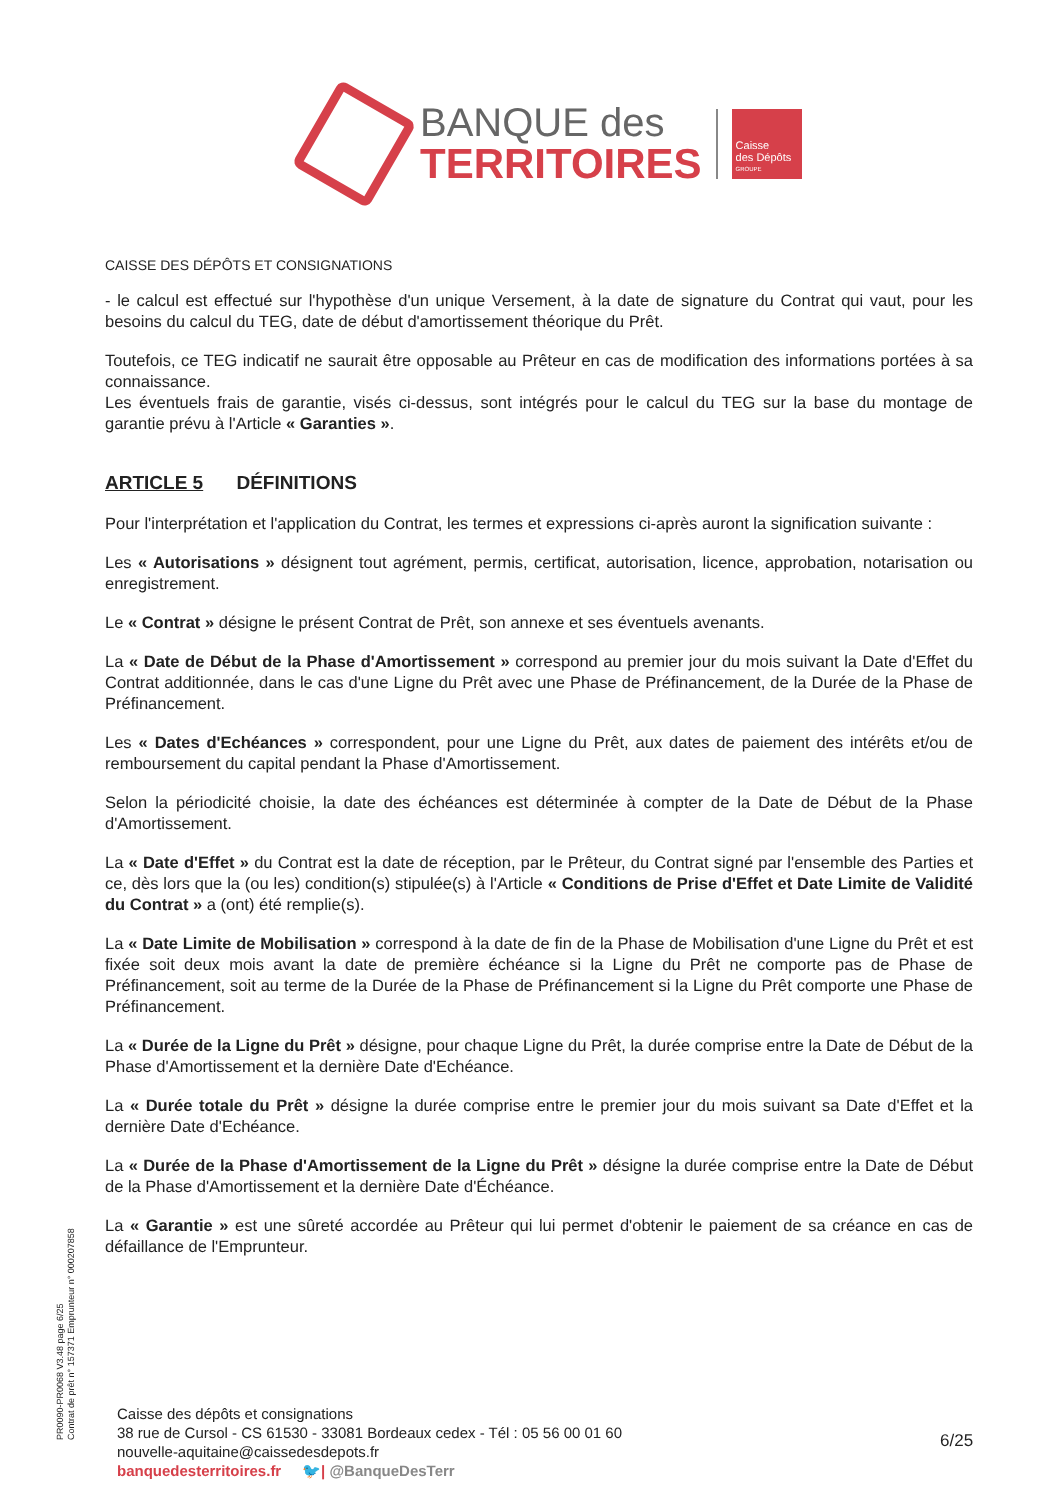BANQUE des
TERRITOIRES
Caisse
des Dépôts
GROUPE
CAISSE DES DÉPÔTS ET CONSIGNATIONS
- le calcul est effectué sur l'hypothèse d'un unique Versement, à la date de signature du Contrat qui vaut, pour les besoins du calcul du TEG, date de début d'amortissement théorique du Prêt.
Toutefois, ce TEG indicatif ne saurait être opposable au Prêteur en cas de modification des informations portées à sa connaissance.
Les éventuels frais de garantie, visés ci-dessus, sont intégrés pour le calcul du TEG sur la base du montage de garantie prévu à l'Article « Garanties ».
ARTICLE 5 DÉFINITIONS
Pour l'interprétation et l'application du Contrat, les termes et expressions ci-après auront la signification suivante :
Les « Autorisations » désignent tout agrément, permis, certificat, autorisation, licence, approbation, notarisation ou enregistrement.
Le « Contrat » désigne le présent Contrat de Prêt, son annexe et ses éventuels avenants.
La « Date de Début de la Phase d'Amortissement » correspond au premier jour du mois suivant la Date d'Effet du Contrat additionnée, dans le cas d'une Ligne du Prêt avec une Phase de Préfinancement, de la Durée de la Phase de Préfinancement.
Les « Dates d'Echéances » correspondent, pour une Ligne du Prêt, aux dates de paiement des intérêts et/ou de remboursement du capital pendant la Phase d'Amortissement.
Selon la périodicité choisie, la date des échéances est déterminée à compter de la Date de Début de la Phase d'Amortissement.
La « Date d'Effet » du Contrat est la date de réception, par le Prêteur, du Contrat signé par l'ensemble des Parties et ce, dès lors que la (ou les) condition(s) stipulée(s) à l'Article « Conditions de Prise d'Effet et Date Limite de Validité du Contrat » a (ont) été remplie(s).
La « Date Limite de Mobilisation » correspond à la date de fin de la Phase de Mobilisation d'une Ligne du Prêt et est fixée soit deux mois avant la date de première échéance si la Ligne du Prêt ne comporte pas de Phase de Préfinancement, soit au terme de la Durée de la Phase de Préfinancement si la Ligne du Prêt comporte une Phase de Préfinancement.
La « Durée de la Ligne du Prêt » désigne, pour chaque Ligne du Prêt, la durée comprise entre la Date de Début de la Phase d'Amortissement et la dernière Date d'Echéance.
La « Durée totale du Prêt » désigne la durée comprise entre le premier jour du mois suivant sa Date d'Effet et la dernière Date d'Echéance.
La « Durée de la Phase d'Amortissement de la Ligne du Prêt » désigne la durée comprise entre la Date de Début de la Phase d'Amortissement et la dernière Date d'Échéance.
La « Garantie » est une sûreté accordée au Prêteur qui lui permet d'obtenir le paiement de sa créance en cas de défaillance de l'Emprunteur.
PR0090-PR0068 V3.48 page 6/25
Contrat de prêt n° 157371 Emprunteur n° 000207858
Caisse des dépôts et consignations
38 rue de Cursol - CS 61530 - 33081 Bordeaux cedex - Tél : 05 56 00 01 60
nouvelle-aquitaine@caissedesdepots.fr
banquedesterritoires.fr 🐦| @BanqueDesTerr
6/25